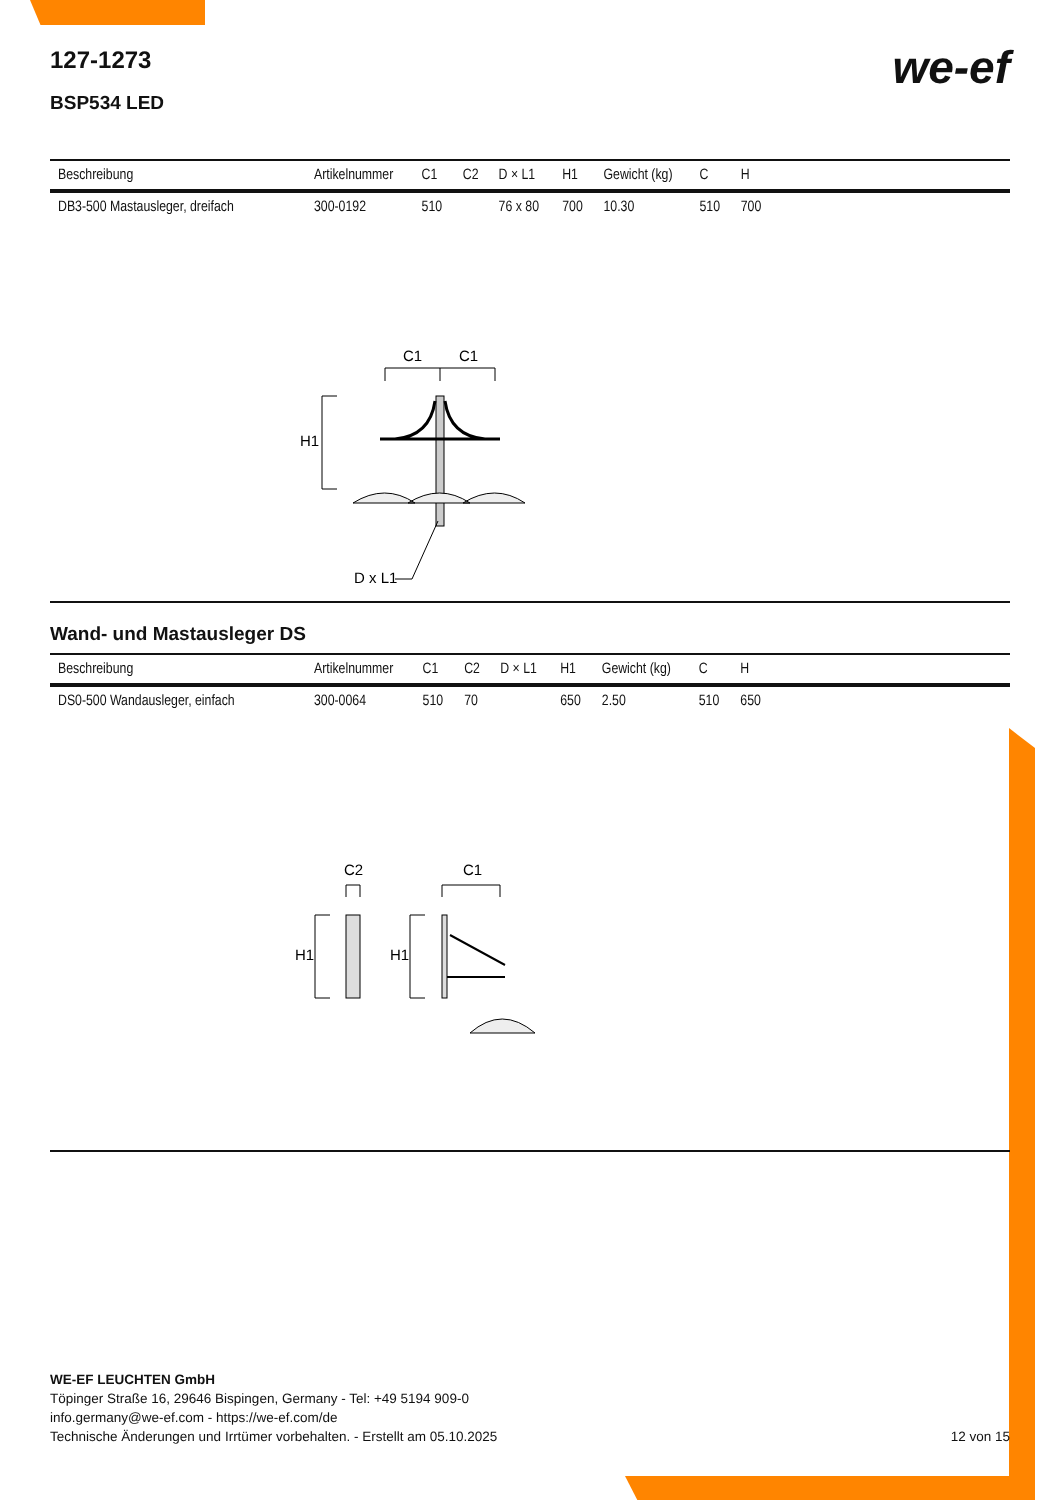127-1273
BSP534 LED
we-ef
| Beschreibung | Artikelnummer | C1 | C2 | D × L1 | H1 | Gewicht (kg) | C | H | |
| --- | --- | --- | --- | --- | --- | --- | --- | --- | --- |
| DB3-500 Mastausleger, dreifach | 300-0192 | 510 | | 76 x 80 | 700 | 10.30 | 510 | 700 | |
C1
C1
H1
D x L1
Wand- und Mastausleger DS
| Beschreibung | Artikelnummer | C1 | C2 | D × L1 | H1 | Gewicht (kg) | C | H | |
| --- | --- | --- | --- | --- | --- | --- | --- | --- | --- |
| DS0-500 Wandausleger, einfach | 300-0064 | 510 | 70 | | 650 | 2.50 | 510 | 650 | |
C2
C1
H1
H1
WE-EF LEUCHTEN GmbH
Töpinger Straße 16, 29646 Bispingen, Germany - Tel: +49 5194 909-0
info.germany@we-ef.com - https://we-ef.com/de
Technische Änderungen und Irrtümer vorbehalten. - Erstellt am 05.10.2025 12 von 15